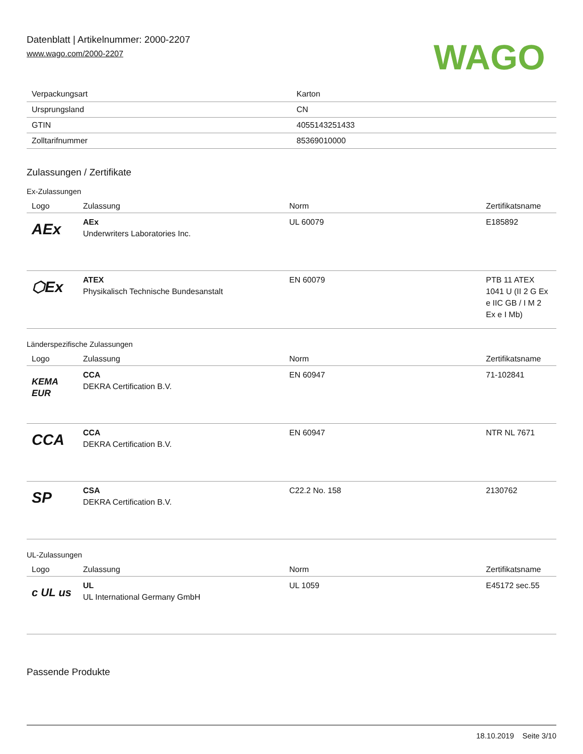Datenblatt | Artikelnummer: 2000-2207
www.wago.com/2000-2207
WAGO
| Verpackungsart | Karton |
| Ursprungsland | CN |
| GTIN | 4055143251433 |
| Zolltarifnummer | 85369010000 |
Zulassungen / Zertifikate
Ex-Zulassungen
| Logo | Zulassung | Norm | Zertifikatsname |
| --- | --- | --- | --- |
| AEx | AEx Underwriters Laboratories Inc. | UL 60079 | E185892 |
| ⬡Ex | ATEX Physikalisch Technische Bundesanstalt | EN 60079 | PTB 11 ATEX 1041 U (II 2 G Ex e IIC GB / I M 2 Ex e I Mb) |
Länderspezifische Zulassungen
| Logo | Zulassung | Norm | Zertifikatsname |
| --- | --- | --- | --- |
| KEMA EUR | CCA DEKRA Certification B.V. | EN 60947 | 71-102841 |
| CCA | CCA DEKRA Certification B.V. | EN 60947 | NTR NL 7671 |
| SP | CSA DEKRA Certification B.V. | C22.2 No. 158 | 2130762 |
UL-Zulassungen
| Logo | Zulassung | Norm | Zertifikatsname |
| --- | --- | --- | --- |
| c UL us | UL UL International Germany GmbH | UL 1059 | E45172 sec.55 |
Passende Produkte
18.10.2019 Seite 3/10